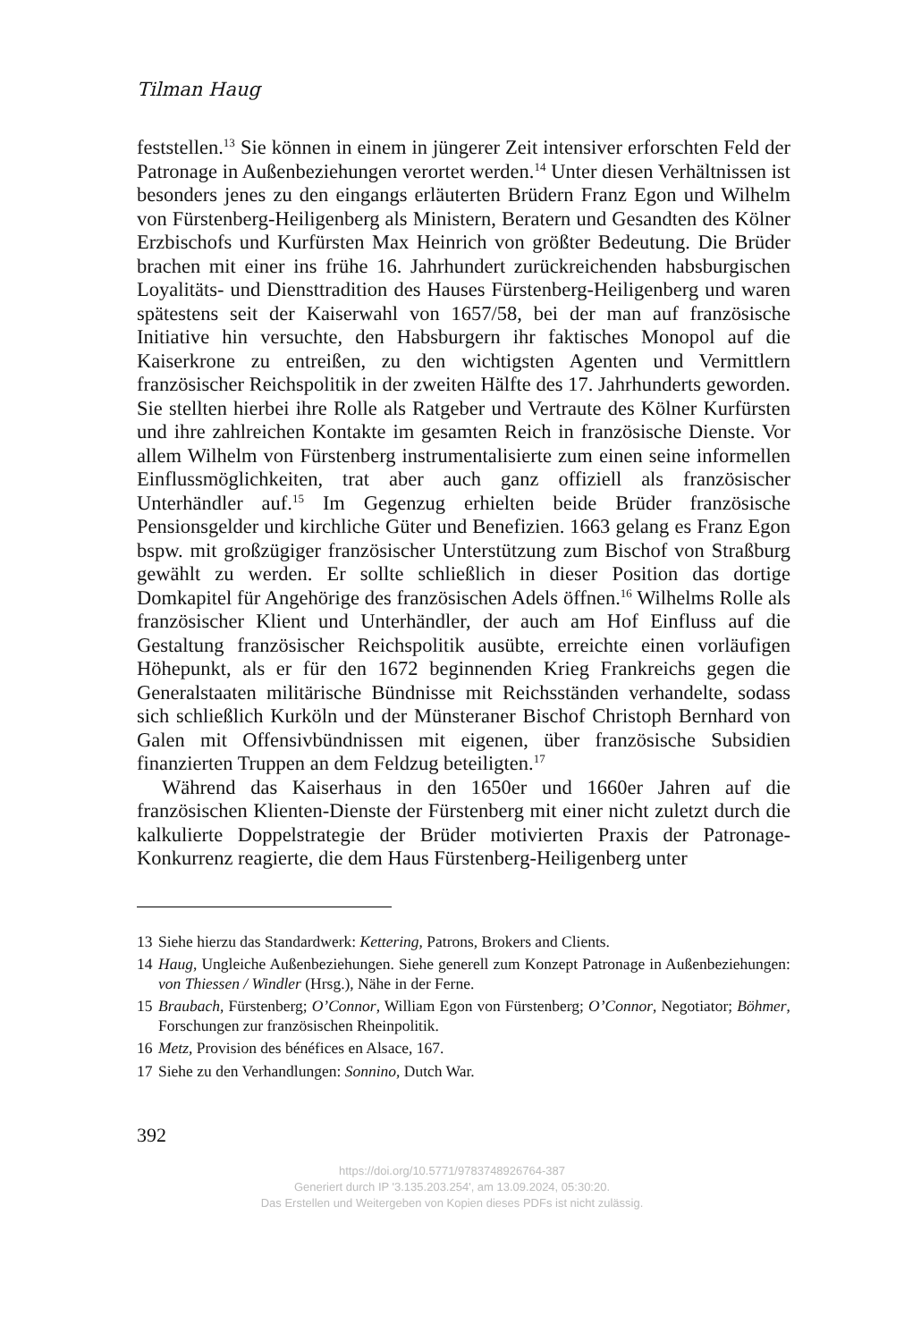Tilman Haug
feststellen.<sup>13</sup> Sie können in einem in jüngerer Zeit intensiver erforschten Feld der Patronage in Außenbeziehungen verortet werden.<sup>14</sup> Unter diesen Verhältnissen ist besonders jenes zu den eingangs erläuterten Brüdern Franz Egon und Wilhelm von Fürstenberg-Heiligenberg als Ministern, Beratern und Gesandten des Kölner Erzbischofs und Kurfürsten Max Heinrich von größter Bedeutung. Die Brüder brachen mit einer ins frühe 16. Jahrhundert zurückreichenden habsburgischen Loyalitäts- und Diensttradition des Hauses Fürstenberg-Heiligenberg und waren spätestens seit der Kaiserwahl von 1657/58, bei der man auf französische Initiative hin versuchte, den Habsburgern ihr faktisches Monopol auf die Kaiserkrone zu entreißen, zu den wichtigsten Agenten und Vermittlern französischer Reichspolitik in der zweiten Hälfte des 17. Jahrhunderts geworden. Sie stellten hierbei ihre Rolle als Ratgeber und Vertraute des Kölner Kurfürsten und ihre zahlreichen Kontakte im gesamten Reich in französische Dienste. Vor allem Wilhelm von Fürstenberg instrumentalisierte zum einen seine informellen Einflussmöglichkeiten, trat aber auch ganz offiziell als französischer Unterhändler auf.<sup>15</sup> Im Gegenzug erhielten beide Brüder französische Pensionsgelder und kirchliche Güter und Benefizien. 1663 gelang es Franz Egon bspw. mit großzügiger französischer Unterstützung zum Bischof von Straßburg gewählt zu werden. Er sollte schließlich in dieser Position das dortige Domkapitel für Angehörige des französischen Adels öffnen.<sup>16</sup> Wilhelms Rolle als französischer Klient und Unterhändler, der auch am Hof Einfluss auf die Gestaltung französischer Reichspolitik ausübte, erreichte einen vorläufigen Höhepunkt, als er für den 1672 beginnenden Krieg Frankreichs gegen die Generalstaaten militärische Bündnisse mit Reichsständen verhandelte, sodass sich schließlich Kurköln und der Münsteraner Bischof Christoph Bernhard von Galen mit Offensivbündnissen mit eigenen, über französische Subsidien finanzierten Truppen an dem Feldzug beteiligten.<sup>17</sup>
Während das Kaiserhaus in den 1650er und 1660er Jahren auf die französischen Klienten-Dienste der Fürstenberg mit einer nicht zuletzt durch die kalkulierte Doppelstrategie der Brüder motivierten Praxis der Patronage-Konkurrenz reagierte, die dem Haus Fürstenberg-Heiligenberg unter
13 Siehe hierzu das Standardwerk: Kettering, Patrons, Brokers and Clients.
14 Haug, Ungleiche Außenbeziehungen. Siehe generell zum Konzept Patronage in Außenbeziehungen: von Thiessen / Windler (Hrsg.), Nähe in der Ferne.
15 Braubach, Fürstenberg; O’Connor, William Egon von Fürstenberg; O’Connor, Negotiator; Böhmer, Forschungen zur französischen Rheinpolitik.
16 Metz, Provision des bénéfices en Alsace, 167.
17 Siehe zu den Verhandlungen: Sonnino, Dutch War.
392
https://doi.org/10.5771/9783748926764-387
Generiert durch IP '3.135.203.254', am 13.09.2024, 05:30:20.
Das Erstellen und Weitergeben von Kopien dieses PDFs ist nicht zulässig.